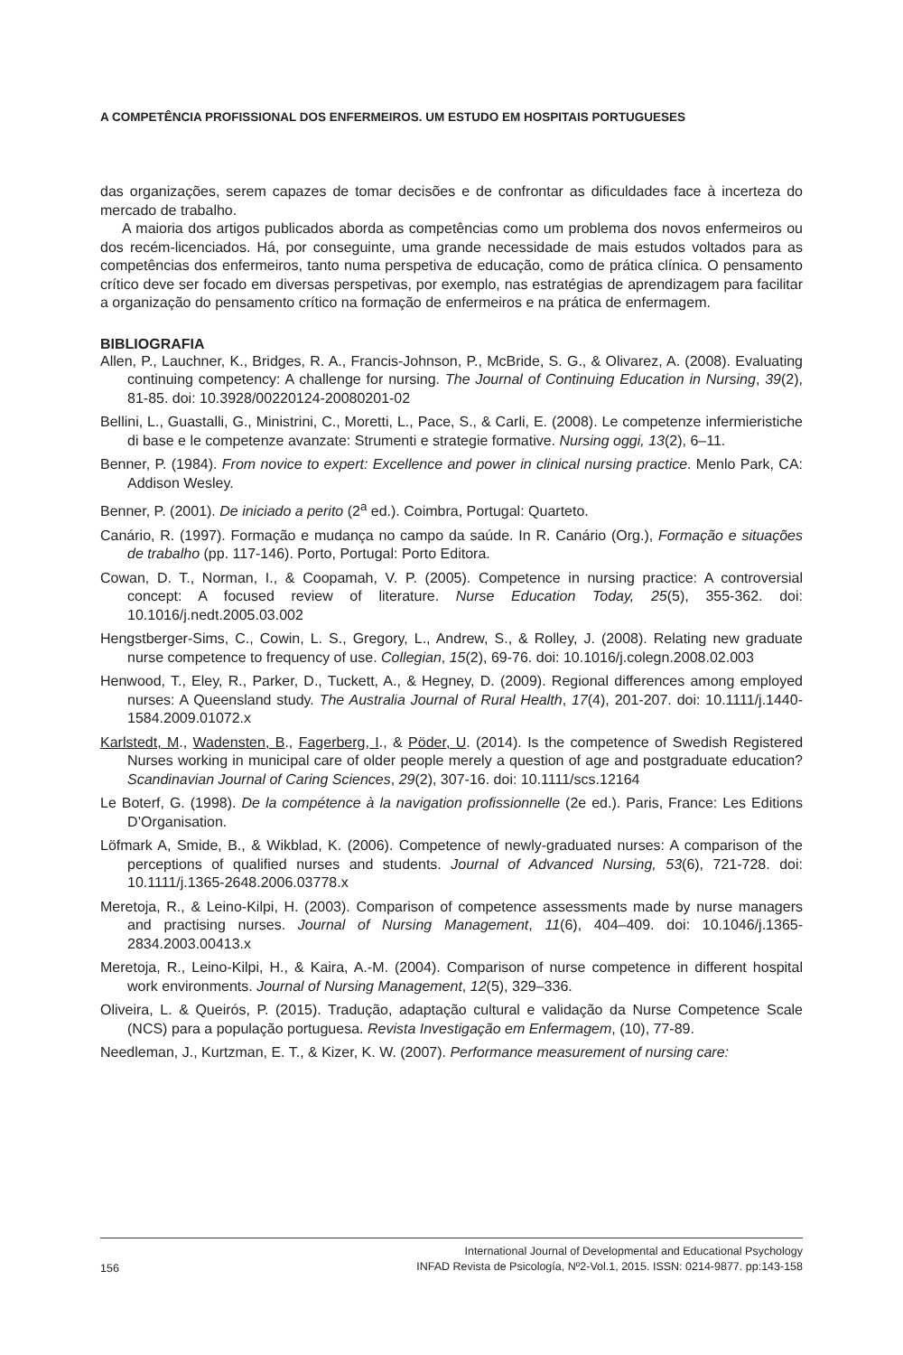A COMPETÊNCIA PROFISSIONAL DOS ENFERMEIROS. UM ESTUDO EM HOSPITAIS PORTUGUESES
das organizações, serem capazes de tomar decisões e de confrontar as dificuldades face à incerteza do mercado de trabalho.
A maioria dos artigos publicados aborda as competências como um problema dos novos enfermeiros ou dos recém-licenciados. Há, por conseguinte, uma grande necessidade de mais estudos voltados para as competências dos enfermeiros, tanto numa perspetiva de educação, como de prática clínica. O pensamento crítico deve ser focado em diversas perspetivas, por exemplo, nas estratégias de aprendizagem para facilitar a organização do pensamento crítico na formação de enfermeiros e na prática de enfermagem.
BIBLIOGRAFIA
Allen, P., Lauchner, K., Bridges, R. A., Francis-Johnson, P., McBride, S. G., & Olivarez, A. (2008). Evaluating continuing competency: A challenge for nursing. The Journal of Continuing Education in Nursing, 39(2), 81-85. doi: 10.3928/00220124-20080201-02
Bellini, L., Guastalli, G., Ministrini, C., Moretti, L., Pace, S., & Carli, E. (2008). Le competenze infermieristiche di base e le competenze avanzate: Strumenti e strategie formative. Nursing oggi, 13(2), 6–11.
Benner, P. (1984). From novice to expert: Excellence and power in clinical nursing practice. Menlo Park, CA: Addison Wesley.
Benner, P. (2001). De iniciado a perito (2<sup>a</sup> ed.). Coimbra, Portugal: Quarteto.
Canário, R. (1997). Formação e mudança no campo da saúde. In R. Canário (Org.), Formação e situações de trabalho (pp. 117-146). Porto, Portugal: Porto Editora.
Cowan, D. T., Norman, I., & Coopamah, V. P. (2005). Competence in nursing practice: A controversial concept: A focused review of literature. Nurse Education Today, 25(5), 355-362. doi: 10.1016/j.nedt.2005.03.002
Hengstberger-Sims, C., Cowin, L. S., Gregory, L., Andrew, S., & Rolley, J. (2008). Relating new graduate nurse competence to frequency of use. Collegian, 15(2), 69-76. doi: 10.1016/j.colegn.2008.02.003
Henwood, T., Eley, R., Parker, D., Tuckett, A., & Hegney, D. (2009). Regional differences among employed nurses: A Queensland study. The Australia Journal of Rural Health, 17(4), 201-207. doi: 10.1111/j.1440-1584.2009.01072.x
Karlstedt, M., Wadensten, B., Fagerberg, I., & Pöder, U. (2014). Is the competence of Swedish Registered Nurses working in municipal care of older people merely a question of age and postgraduate education? Scandinavian Journal of Caring Sciences, 29(2), 307-16. doi: 10.1111/scs.12164
Le Boterf, G. (1998). De la compétence à la navigation profissionnelle (2e ed.). Paris, France: Les Editions D’Organisation.
Löfmark A, Smide, B., & Wikblad, K. (2006). Competence of newly-graduated nurses: A comparison of the perceptions of qualified nurses and students. Journal of Advanced Nursing, 53(6), 721-728. doi: 10.1111/j.1365-2648.2006.03778.x
Meretoja, R., & Leino-Kilpi, H. (2003). Comparison of competence assessments made by nurse managers and practising nurses. Journal of Nursing Management, 11(6), 404–409. doi: 10.1046/j.1365-2834.2003.00413.x
Meretoja, R., Leino-Kilpi, H., & Kaira, A.-M. (2004). Comparison of nurse competence in different hospital work environments. Journal of Nursing Management, 12(5), 329–336.
Oliveira, L. & Queirós, P. (2015). Tradução, adaptação cultural e validação da Nurse Competence Scale (NCS) para a população portuguesa. Revista Investigação em Enfermagem, (10), 77-89.
Needleman, J., Kurtzman, E. T., & Kizer, K. W. (2007). Performance measurement of nursing care:
156 International Journal of Developmental and Educational Psychology
INFAD Revista de Psicología, Nº2-Vol.1, 2015. ISSN: 0214-9877. pp:143-158